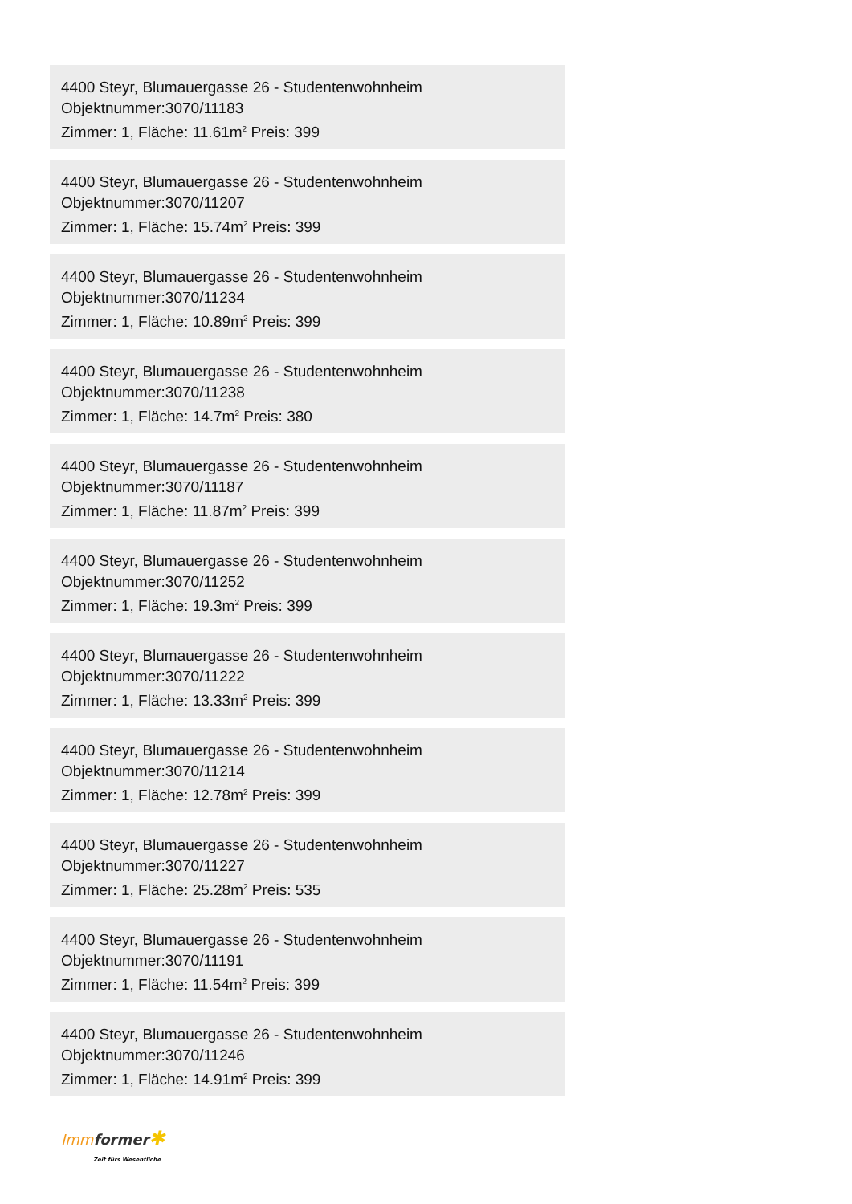4400 Steyr, Blumauergasse 26 - Studentenwohnheim
Objektnummer:3070/11183
Zimmer: 1, Fläche: 11.61m<sup>2</sup> Preis: 399
4400 Steyr, Blumauergasse 26 - Studentenwohnheim
Objektnummer:3070/11207
Zimmer: 1, Fläche: 15.74m<sup>2</sup> Preis: 399
4400 Steyr, Blumauergasse 26 - Studentenwohnheim
Objektnummer:3070/11234
Zimmer: 1, Fläche: 10.89m<sup>2</sup> Preis: 399
4400 Steyr, Blumauergasse 26 - Studentenwohnheim
Objektnummer:3070/11238
Zimmer: 1, Fläche: 14.7m<sup>2</sup> Preis: 380
4400 Steyr, Blumauergasse 26 - Studentenwohnheim
Objektnummer:3070/11187
Zimmer: 1, Fläche: 11.87m<sup>2</sup> Preis: 399
4400 Steyr, Blumauergasse 26 - Studentenwohnheim
Objektnummer:3070/11252
Zimmer: 1, Fläche: 19.3m<sup>2</sup> Preis: 399
4400 Steyr, Blumauergasse 26 - Studentenwohnheim
Objektnummer:3070/11222
Zimmer: 1, Fläche: 13.33m<sup>2</sup> Preis: 399
4400 Steyr, Blumauergasse 26 - Studentenwohnheim
Objektnummer:3070/11214
Zimmer: 1, Fläche: 12.78m<sup>2</sup> Preis: 399
4400 Steyr, Blumauergasse 26 - Studentenwohnheim
Objektnummer:3070/11227
Zimmer: 1, Fläche: 25.28m<sup>2</sup> Preis: 535
4400 Steyr, Blumauergasse 26 - Studentenwohnheim
Objektnummer:3070/11191
Zimmer: 1, Fläche: 11.54m<sup>2</sup> Preis: 399
4400 Steyr, Blumauergasse 26 - Studentenwohnheim
Objektnummer:3070/11246
Zimmer: 1, Fläche: 14.91m<sup>2</sup> Preis: 399
Imm former✱
Zeit fürs Wesentliche